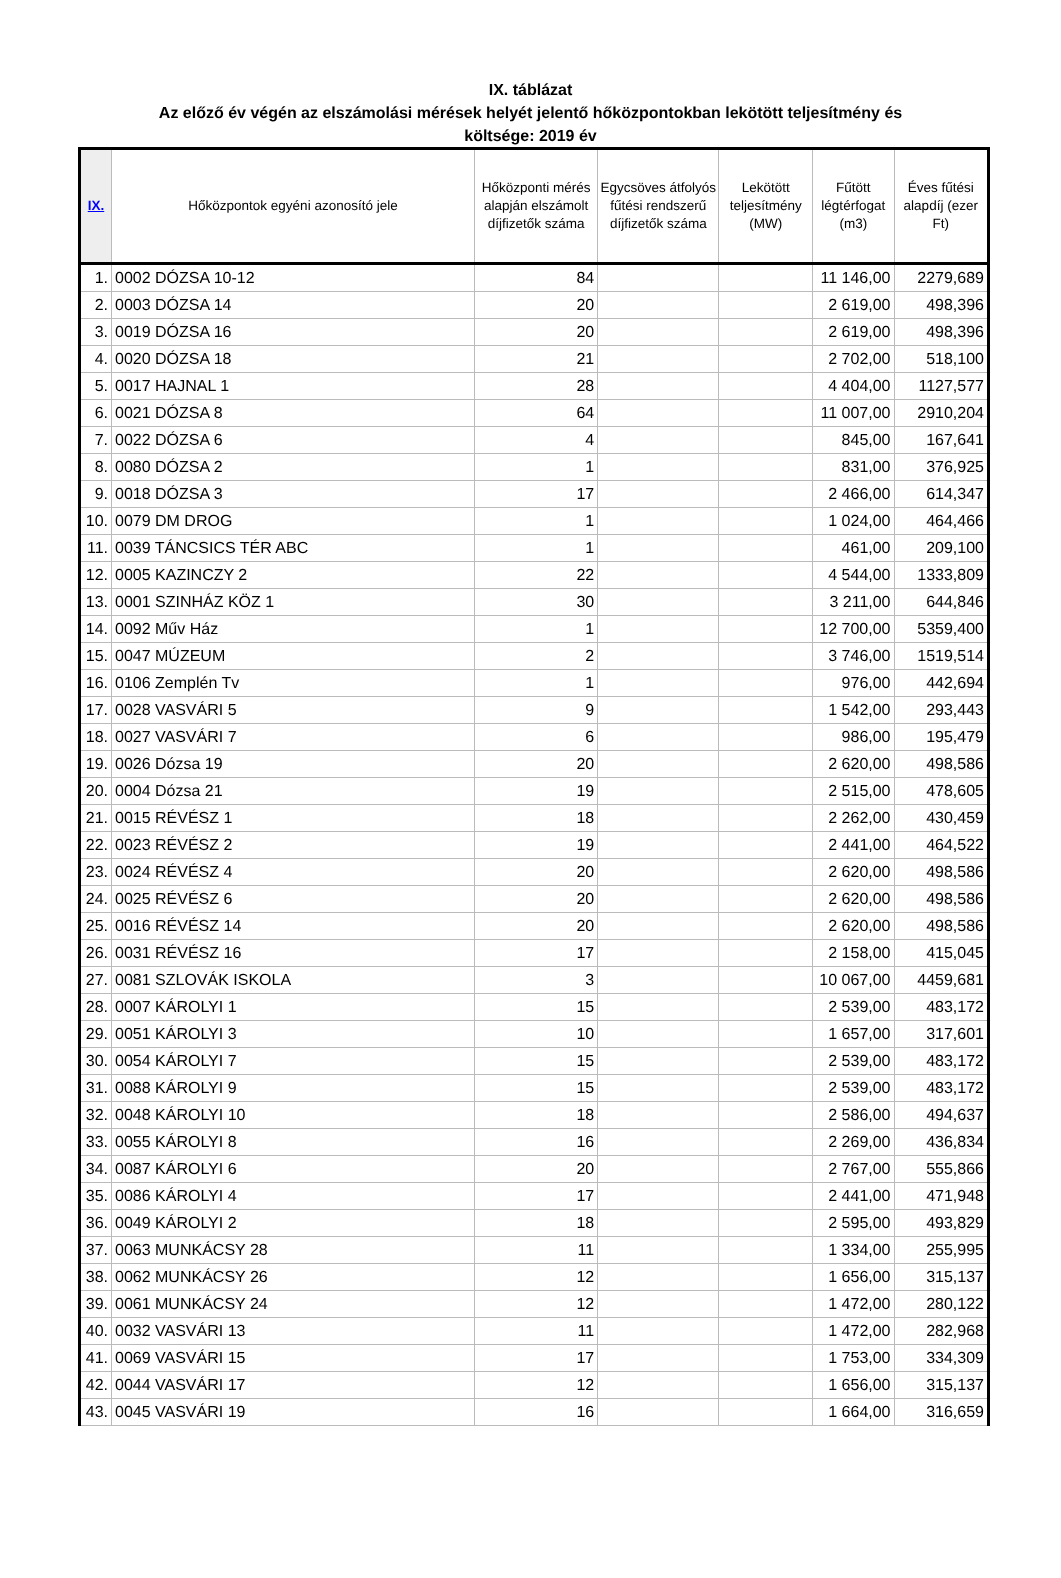IX. táblázat
Az előző év végén az elszámolási mérések helyét jelentő hőközpontokban lekötött teljesítmény és
költsége: 2019 év
| IX. | Hőközpontok egyéni azonosító jele | Hőközponti mérés alapján elszámolt díjfizetők száma | Egycsöves átfolyós fűtési rendszerű díjfizetők száma | Lekötött teljesítmény (MW) | Fűtött légtérfogat (m3) | Éves fűtési alapdíj (ezer Ft) |
| --- | --- | --- | --- | --- | --- | --- |
| 1. | 0002 DÓZSA 10-12 | 84 | | | 11 146,00 | 2279,689 |
| 2. | 0003 DÓZSA 14 | 20 | | | 2 619,00 | 498,396 |
| 3. | 0019 DÓZSA 16 | 20 | | | 2 619,00 | 498,396 |
| 4. | 0020 DÓZSA 18 | 21 | | | 2 702,00 | 518,100 |
| 5. | 0017 HAJNAL 1 | 28 | | | 4 404,00 | 1127,577 |
| 6. | 0021 DÓZSA 8 | 64 | | | 11 007,00 | 2910,204 |
| 7. | 0022 DÓZSA 6 | 4 | | | 845,00 | 167,641 |
| 8. | 0080 DÓZSA 2 | 1 | | | 831,00 | 376,925 |
| 9. | 0018 DÓZSA 3 | 17 | | | 2 466,00 | 614,347 |
| 10. | 0079 DM DROG | 1 | | | 1 024,00 | 464,466 |
| 11. | 0039 TÁNCSICS TÉR ABC | 1 | | | 461,00 | 209,100 |
| 12. | 0005 KAZINCZY 2 | 22 | | | 4 544,00 | 1333,809 |
| 13. | 0001 SZINHÁZ KÖZ 1 | 30 | | | 3 211,00 | 644,846 |
| 14. | 0092 Műv Ház | 1 | | | 12 700,00 | 5359,400 |
| 15. | 0047 MÚZEUM | 2 | | | 3 746,00 | 1519,514 |
| 16. | 0106 Zemplén Tv | 1 | | | 976,00 | 442,694 |
| 17. | 0028 VASVÁRI 5 | 9 | | | 1 542,00 | 293,443 |
| 18. | 0027 VASVÁRI 7 | 6 | | | 986,00 | 195,479 |
| 19. | 0026 Dózsa 19 | 20 | | | 2 620,00 | 498,586 |
| 20. | 0004 Dózsa 21 | 19 | | | 2 515,00 | 478,605 |
| 21. | 0015 RÉVÉSZ 1 | 18 | | | 2 262,00 | 430,459 |
| 22. | 0023 RÉVÉSZ 2 | 19 | | | 2 441,00 | 464,522 |
| 23. | 0024 RÉVÉSZ 4 | 20 | | | 2 620,00 | 498,586 |
| 24. | 0025 RÉVÉSZ 6 | 20 | | | 2 620,00 | 498,586 |
| 25. | 0016 RÉVÉSZ 14 | 20 | | | 2 620,00 | 498,586 |
| 26. | 0031 RÉVÉSZ 16 | 17 | | | 2 158,00 | 415,045 |
| 27. | 0081 SZLOVÁK ISKOLA | 3 | | | 10 067,00 | 4459,681 |
| 28. | 0007 KÁROLYI 1 | 15 | | | 2 539,00 | 483,172 |
| 29. | 0051 KÁROLYI 3 | 10 | | | 1 657,00 | 317,601 |
| 30. | 0054 KÁROLYI 7 | 15 | | | 2 539,00 | 483,172 |
| 31. | 0088 KÁROLYI 9 | 15 | | | 2 539,00 | 483,172 |
| 32. | 0048 KÁROLYI 10 | 18 | | | 2 586,00 | 494,637 |
| 33. | 0055 KÁROLYI 8 | 16 | | | 2 269,00 | 436,834 |
| 34. | 0087 KÁROLYI 6 | 20 | | | 2 767,00 | 555,866 |
| 35. | 0086 KÁROLYI 4 | 17 | | | 2 441,00 | 471,948 |
| 36. | 0049 KÁROLYI 2 | 18 | | | 2 595,00 | 493,829 |
| 37. | 0063 MUNKÁCSY 28 | 11 | | | 1 334,00 | 255,995 |
| 38. | 0062 MUNKÁCSY 26 | 12 | | | 1 656,00 | 315,137 |
| 39. | 0061 MUNKÁCSY 24 | 12 | | | 1 472,00 | 280,122 |
| 40. | 0032 VASVÁRI 13 | 11 | | | 1 472,00 | 282,968 |
| 41. | 0069 VASVÁRI 15 | 17 | | | 1 753,00 | 334,309 |
| 42. | 0044 VASVÁRI 17 | 12 | | | 1 656,00 | 315,137 |
| 43. | 0045 VASVÁRI 19 | 16 | | | 1 664,00 | 316,659 |